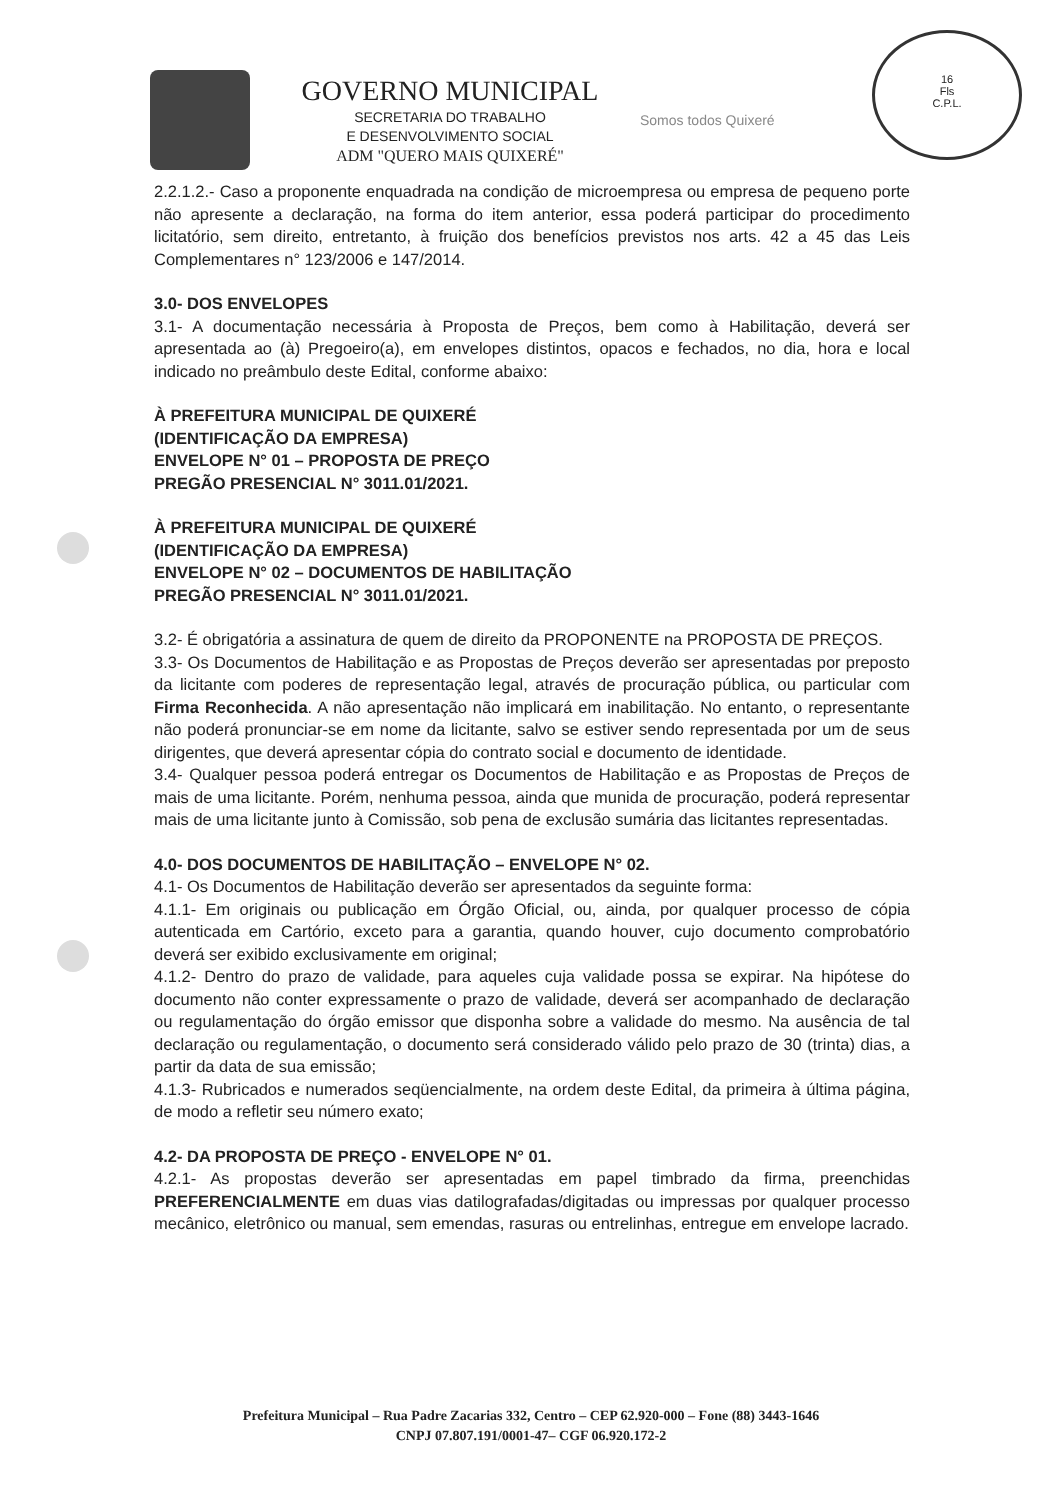GOVERNO MUNICIPAL
SECRETARIA DO TRABALHO
E DESENVOLVIMENTO SOCIAL
ADM "QUERO MAIS QUIXERÉ"
Somos todos Quixeré
16
Fls
C.P.L.
2.2.1.2.- Caso a proponente enquadrada na condição de microempresa ou empresa de pequeno porte não apresente a declaração, na forma do item anterior, essa poderá participar do procedimento licitatório, sem direito, entretanto, à fruição dos benefícios previstos nos arts. 42 a 45 das Leis Complementares n° 123/2006 e 147/2014.
3.0- DOS ENVELOPES
3.1- A documentação necessária à Proposta de Preços, bem como à Habilitação, deverá ser apresentada ao (à) Pregoeiro(a), em envelopes distintos, opacos e fechados, no dia, hora e local indicado no preâmbulo deste Edital, conforme abaixo:
À PREFEITURA MUNICIPAL DE QUIXERÉ
(IDENTIFICAÇÃO DA EMPRESA)
ENVELOPE N° 01 – PROPOSTA DE PREÇO
PREGÃO PRESENCIAL N° 3011.01/2021.
À PREFEITURA MUNICIPAL DE QUIXERÉ
(IDENTIFICAÇÃO DA EMPRESA)
ENVELOPE N° 02 – DOCUMENTOS DE HABILITAÇÃO
PREGÃO PRESENCIAL N° 3011.01/2021.
3.2- É obrigatória a assinatura de quem de direito da PROPONENTE na PROPOSTA DE PREÇOS.
3.3- Os Documentos de Habilitação e as Propostas de Preços deverão ser apresentadas por preposto da licitante com poderes de representação legal, através de procuração pública, ou particular com Firma Reconhecida. A não apresentação não implicará em inabilitação. No entanto, o representante não poderá pronunciar-se em nome da licitante, salvo se estiver sendo representada por um de seus dirigentes, que deverá apresentar cópia do contrato social e documento de identidade.
3.4- Qualquer pessoa poderá entregar os Documentos de Habilitação e as Propostas de Preços de mais de uma licitante. Porém, nenhuma pessoa, ainda que munida de procuração, poderá representar mais de uma licitante junto à Comissão, sob pena de exclusão sumária das licitantes representadas.
4.0- DOS DOCUMENTOS DE HABILITAÇÃO – ENVELOPE N° 02.
4.1- Os Documentos de Habilitação deverão ser apresentados da seguinte forma:
4.1.1- Em originais ou publicação em Órgão Oficial, ou, ainda, por qualquer processo de cópia autenticada em Cartório, exceto para a garantia, quando houver, cujo documento comprobatório deverá ser exibido exclusivamente em original;
4.1.2- Dentro do prazo de validade, para aqueles cuja validade possa se expirar. Na hipótese do documento não conter expressamente o prazo de validade, deverá ser acompanhado de declaração ou regulamentação do órgão emissor que disponha sobre a validade do mesmo. Na ausência de tal declaração ou regulamentação, o documento será considerado válido pelo prazo de 30 (trinta) dias, a partir da data de sua emissão;
4.1.3- Rubricados e numerados seqüencialmente, na ordem deste Edital, da primeira à última página, de modo a refletir seu número exato;
4.2- DA PROPOSTA DE PREÇO - ENVELOPE N° 01.
4.2.1- As propostas deverão ser apresentadas em papel timbrado da firma, preenchidas PREFERENCIALMENTE em duas vias datilografadas/digitadas ou impressas por qualquer processo mecânico, eletrônico ou manual, sem emendas, rasuras ou entrelinhas, entregue em envelope lacrado.
Prefeitura Municipal – Rua Padre Zacarias 332, Centro – CEP 62.920-000 – Fone (88) 3443-1646
CNPJ 07.807.191/0001-47– CGF 06.920.172-2